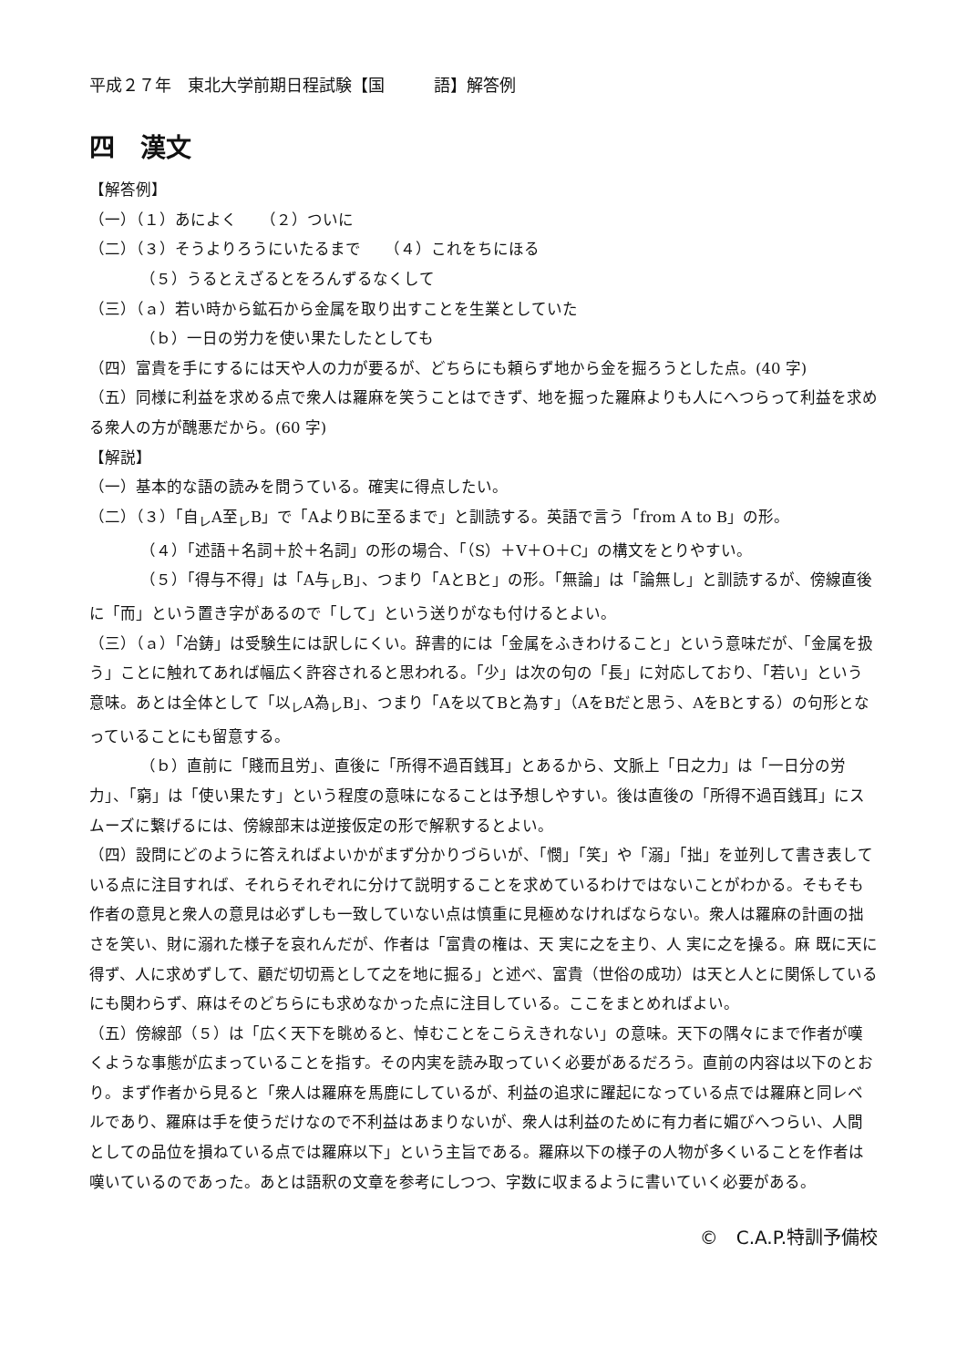平成２７年　東北大学前期日程試験【国　　　語】解答例
四　漢文
【解答例】
（一）（１）あによく　　（２）ついに
（二）（３）そうよりろうにいたるまで　　（４）これをちにほる
（５）うるとえざるとをろんずるなくして
（三）（ａ）若い時から鉱石から金属を取り出すことを生業としていた
（ｂ）一日の労力を使い果たしたとしても
（四）富貴を手にするには天や人の力が要るが、どちらにも頼らず地から金を掘ろうとした点。(40 字)
（五）同様に利益を求める点で衆人は羅麻を笑うことはできず、地を掘った羅麻よりも人にへつらって利益を求める衆人の方が醜悪だから。(60 字)
【解説】
（一）基本的な語の読みを問うている。確実に得点したい。
（二）（３）「自<sub>レ</sub>A至<sub>レ</sub>B」で「AよりBに至るまで」と訓読する。英語で言う「from A to B」の形。
（４）「述語＋名詞＋於＋名詞」の形の場合、「（S）＋V＋O＋C」の構文をとりやすい。
（５）「得与不得」は「A与<sub>レ</sub>B」、つまり「AとBと」の形。「無論」は「論無し」と訓読するが、傍線直後に「而」という置き字があるので「して」という送りがなも付けるとよい。
（三）（ａ）「冶鋳」は受験生には訳しにくい。辞書的には「金属をふきわけること」という意味だが、「金属を扱う」ことに触れてあれば幅広く許容されると思われる。「少」は次の句の「長」に対応しており、「若い」という意味。あとは全体として「以<sub>レ</sub>A為<sub>レ</sub>B」、つまり「Aを以てBと為す」（AをBだと思う、AをBとする）の句形となっていることにも留意する。
（ｂ）直前に「賤而且労」、直後に「所得不過百銭耳」とあるから、文脈上「日之力」は「一日分の労力」、「窮」は「使い果たす」という程度の意味になることは予想しやすい。後は直後の「所得不過百銭耳」にスムーズに繋げるには、傍線部末は逆接仮定の形で解釈するとよい。
（四）設問にどのように答えればよいかがまず分かりづらいが、「憫」「笑」や「溺」「拙」を並列して書き表している点に注目すれば、それらそれぞれに分けて説明することを求めているわけではないことがわかる。そもそも作者の意見と衆人の意見は必ずしも一致していない点は慎重に見極めなければならない。衆人は羅麻の計画の拙さを笑い、財に溺れた様子を哀れんだが、作者は「富貴の権は、天 実に之を主り、人 実に之を操る。麻 既に天に得ず、人に求めずして、顧だ切切焉として之を地に掘る」と述べ、富貴（世俗の成功）は天と人とに関係しているにも関わらず、麻はそのどちらにも求めなかった点に注目している。ここをまとめればよい。
（五）傍線部（５）は「広く天下を眺めると、悼むことをこらえきれない」の意味。天下の隅々にまで作者が嘆くような事態が広まっていることを指す。その内実を読み取っていく必要があるだろう。直前の内容は以下のとおり。まず作者から見ると「衆人は羅麻を馬鹿にしているが、利益の追求に躍起になっている点では羅麻と同レベルであり、羅麻は手を使うだけなので不利益はあまりないが、衆人は利益のために有力者に媚びへつらい、人間としての品位を損ねている点では羅麻以下」という主旨である。羅麻以下の様子の人物が多くいることを作者は嘆いているのであった。あとは語釈の文章を参考にしつつ、字数に収まるように書いていく必要がある。
©　C.A.P.特訓予備校